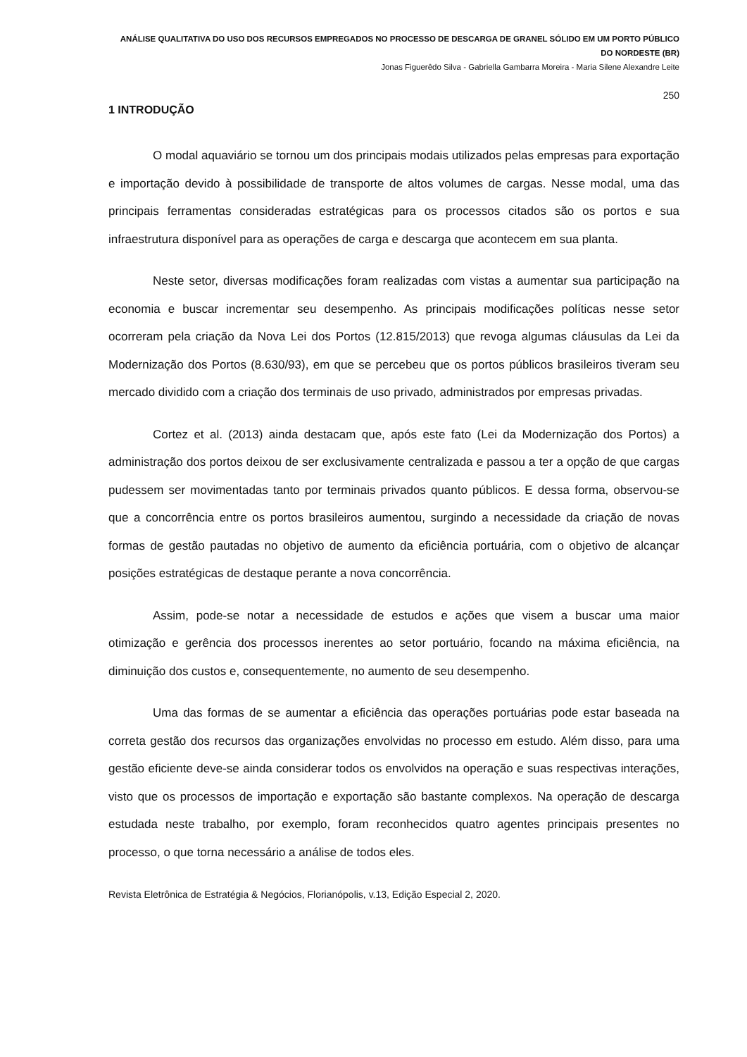ANÁLISE QUALITATIVA DO USO DOS RECURSOS EMPREGADOS NO PROCESSO DE DESCARGA DE GRANEL SÓLIDO EM UM PORTO PÚBLICO DO NORDESTE (BR)
Jonas Figuerêdo Silva - Gabriella Gambarra Moreira - Maria Silene Alexandre Leite
250
1 INTRODUÇÃO
O modal aquaviário se tornou um dos principais modais utilizados pelas empresas para exportação e importação devido à possibilidade de transporte de altos volumes de cargas. Nesse modal, uma das principais ferramentas consideradas estratégicas para os processos citados são os portos e sua infraestrutura disponível para as operações de carga e descarga que acontecem em sua planta.
Neste setor, diversas modificações foram realizadas com vistas a aumentar sua participação na economia e buscar incrementar seu desempenho. As principais modificações políticas nesse setor ocorreram pela criação da Nova Lei dos Portos (12.815/2013) que revoga algumas cláusulas da Lei da Modernização dos Portos (8.630/93), em que se percebeu que os portos públicos brasileiros tiveram seu mercado dividido com a criação dos terminais de uso privado, administrados por empresas privadas.
Cortez et al. (2013) ainda destacam que, após este fato (Lei da Modernização dos Portos) a administração dos portos deixou de ser exclusivamente centralizada e passou a ter a opção de que cargas pudessem ser movimentadas tanto por terminais privados quanto públicos. E dessa forma, observou-se que a concorrência entre os portos brasileiros aumentou, surgindo a necessidade da criação de novas formas de gestão pautadas no objetivo de aumento da eficiência portuária, com o objetivo de alcançar posições estratégicas de destaque perante a nova concorrência.
Assim, pode-se notar a necessidade de estudos e ações que visem a buscar uma maior otimização e gerência dos processos inerentes ao setor portuário, focando na máxima eficiência, na diminuição dos custos e, consequentemente, no aumento de seu desempenho.
Uma das formas de se aumentar a eficiência das operações portuárias pode estar baseada na correta gestão dos recursos das organizações envolvidas no processo em estudo. Além disso, para uma gestão eficiente deve-se ainda considerar todos os envolvidos na operação e suas respectivas interações, visto que os processos de importação e exportação são bastante complexos. Na operação de descarga estudada neste trabalho, por exemplo, foram reconhecidos quatro agentes principais presentes no processo, o que torna necessário a análise de todos eles.
Revista Eletrônica de Estratégia & Negócios, Florianópolis, v.13, Edição Especial 2, 2020.